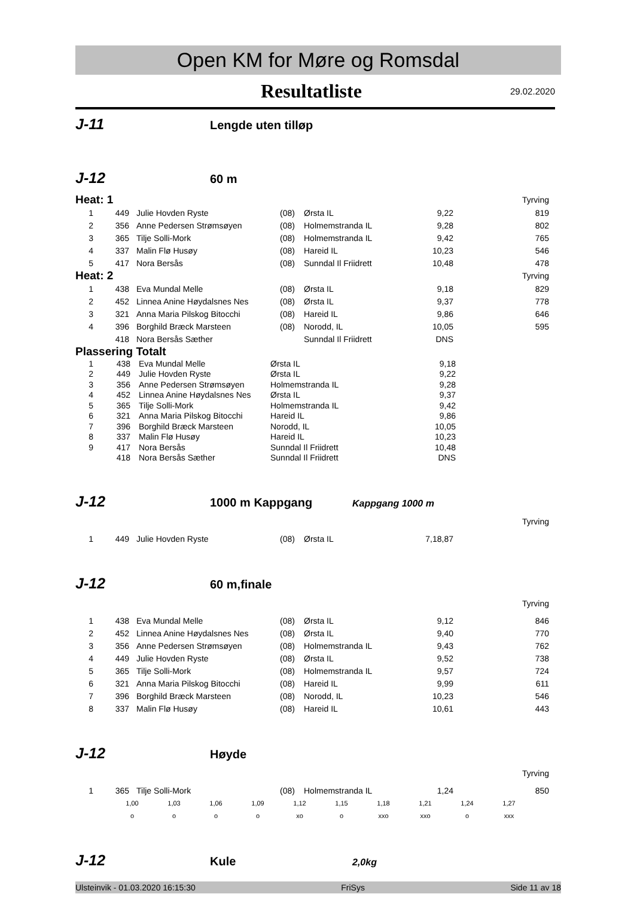Open KM for Møre og Romsdal
Resultatliste
29.02.2020
J-11 Lengde uten tilløp
J-12 60 m
| Heat: 1 | | | | Tyrving | | |
| 1 | 449 | Julie Hovden Ryste | (08) | Ørsta IL | 9,22 | 819 |
| 2 | 356 | Anne Pedersen Strømsøyen | (08) | Holmemstranda IL | 9,28 | 802 |
| 3 | 365 | Tilje Solli-Mork | (08) | Holmemstranda IL | 9,42 | 765 |
| 4 | 337 | Malin Flø Husøy | (08) | Hareid IL | 10,23 | 546 |
| 5 | 417 | Nora Bersås | (08) | Sunndal Il Friidrett | 10,48 | 478 |
| Heat: 2 | | | | Tyrving | | |
| 1 | 438 | Eva Mundal Melle | (08) | Ørsta IL | 9,18 | 829 |
| 2 | 452 | Linnea Anine Høydalsnes Nes | (08) | Ørsta IL | 9,37 | 778 |
| 3 | 321 | Anna Maria Pilskog Bitocchi | (08) | Hareid IL | 9,86 | 646 |
| 4 | 396 | Borghild Bræck Marsteen | (08) | Norodd, IL | 10,05 | 595 |
| | 418 | Nora Bersås Sæther | | Sunndal Il Friidrett | DNS | |
| Plassering Totalt | | | | | | |
| 1 | 438 | Eva Mundal Melle | Ørsta IL | 9,18 | |
| 2 | 449 | Julie Hovden Ryste | Ørsta IL | 9,22 | |
| 3 | 356 | Anne Pedersen Strømsøyen | Holmemstranda IL | 9,28 | |
| 4 | 452 | Linnea Anine Høydalsnes Nes | Ørsta IL | 9,37 | |
| 5 | 365 | Tilje Solli-Mork | Holmemstranda IL | 9,42 | |
| 6 | 321 | Anna Maria Pilskog Bitocchi | Hareid IL | 9,86 | |
| 7 | 396 | Borghild Bræck Marsteen | Norodd, IL | 10,05 | |
| 8 | 337 | Malin Flø Husøy | Hareid IL | 10,23 | |
| 9 | 417 | Nora Bersås | Sunndal Il Friidrett | 10,48 | |
| | 418 | Nora Bersås Sæther | Sunndal Il Friidrett | DNS | |
J-12 1000 m Kappgang Kappgang 1000 m
Tyrving
| 1 | 449 | Julie Hovden Ryste | (08) | Ørsta IL | 7,18,87 | |
J-12 60 m,finale
Tyrving
| 1 | 438 | Eva Mundal Melle | (08) | Ørsta IL | 9,12 | 846 |
| 2 | 452 | Linnea Anine Høydalsnes Nes | (08) | Ørsta IL | 9,40 | 770 |
| 3 | 356 | Anne Pedersen Strømsøyen | (08) | Holmemstranda IL | 9,43 | 762 |
| 4 | 449 | Julie Hovden Ryste | (08) | Ørsta IL | 9,52 | 738 |
| 5 | 365 | Tilje Solli-Mork | (08) | Holmemstranda IL | 9,57 | 724 |
| 6 | 321 | Anna Maria Pilskog Bitocchi | (08) | Hareid IL | 9,99 | 611 |
| 7 | 396 | Borghild Bræck Marsteen | (08) | Norodd, IL | 10,23 | 546 |
| 8 | 337 | Malin Flø Husøy | (08) | Hareid IL | 10,61 | 443 |
J-12 Høyde
Tyrving
| 1 | 365 | Tilje Solli-Mork | (08) | Holmemstranda IL | 1,24 | 850 |
| 1,00 | 1,03 | 1,06 | 1,09 | 1,12 | 1,15 | 1,18 | 1,21 | 1,24 | 1,27 |
| o | o | o | o | xo | o | xxo | xxo | o | xxx |
J-12 Kule 2,0kg
Ulsteinvik - 01.03.2020 16:15:30 FriSys Side 11 av 18